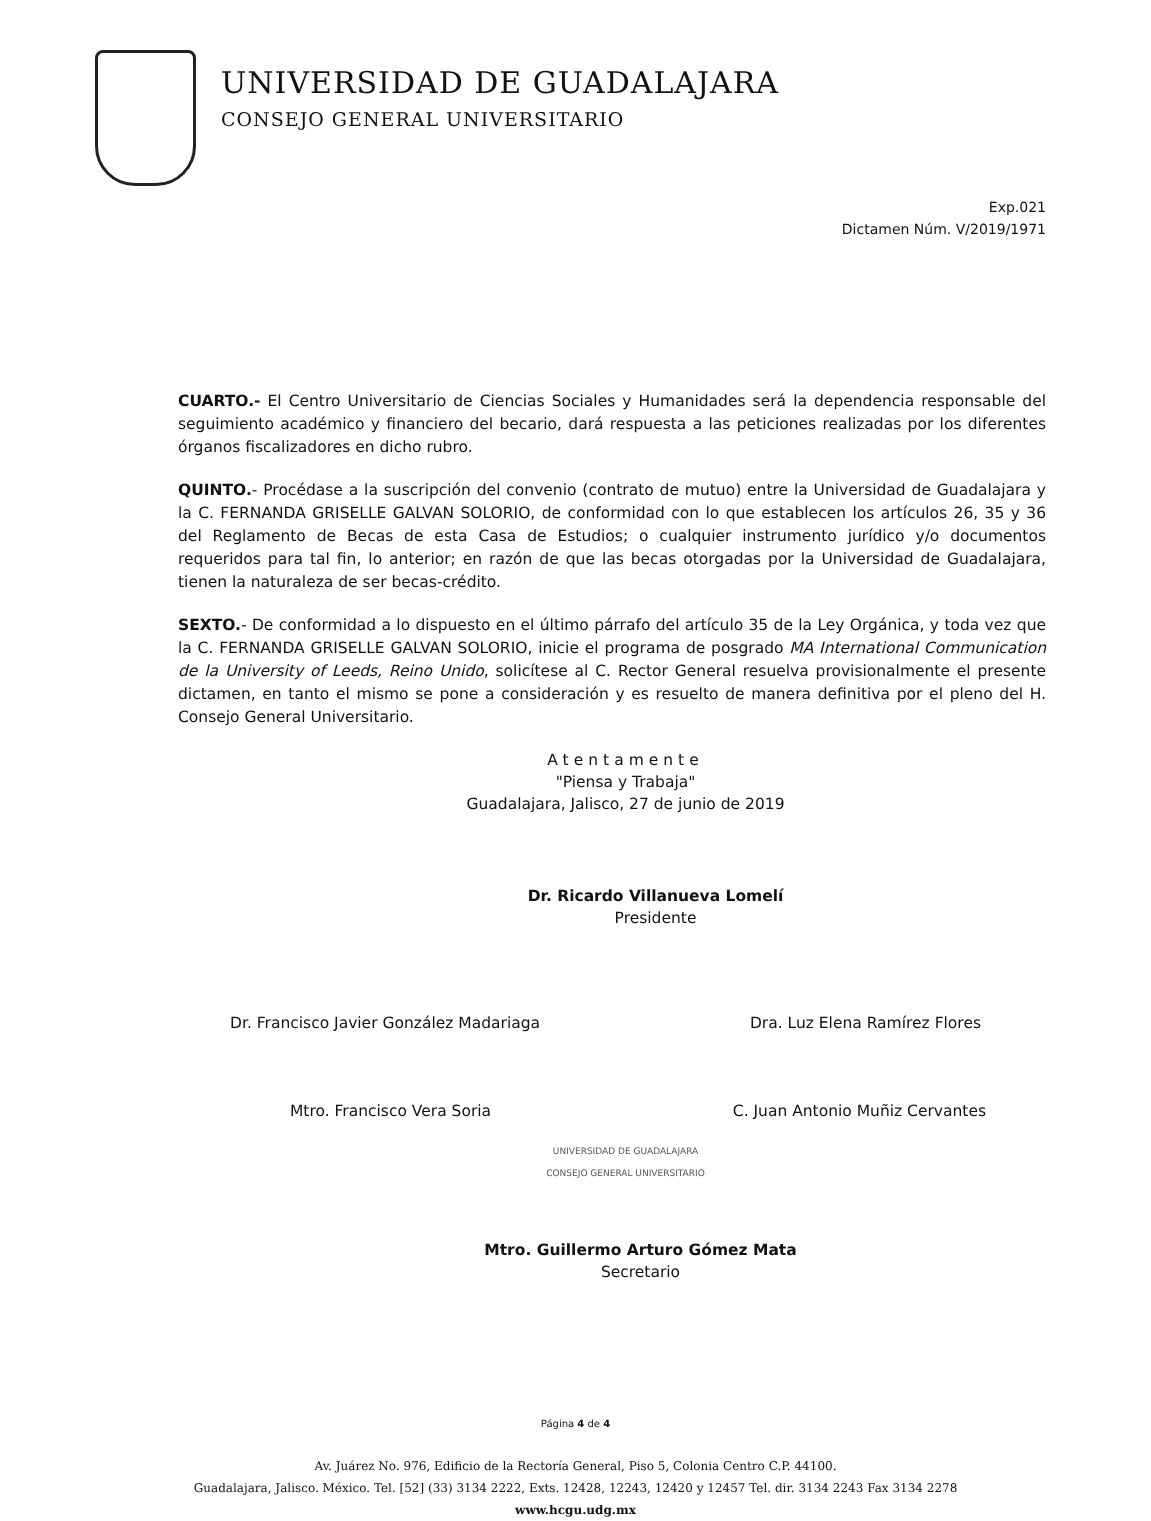UNIVERSIDAD DE GUADALAJARA
CONSEJO GENERAL UNIVERSITARIO
Exp.021
Dictamen Núm. V/2019/1971
CUARTO.- El Centro Universitario de Ciencias Sociales y Humanidades será la dependencia responsable del seguimiento académico y financiero del becario, dará respuesta a las peticiones realizadas por los diferentes órganos fiscalizadores en dicho rubro.
QUINTO.- Procédase a la suscripción del convenio (contrato de mutuo) entre la Universidad de Guadalajara y la C. FERNANDA GRISELLE GALVAN SOLORIO, de conformidad con lo que establecen los artículos 26, 35 y 36 del Reglamento de Becas de esta Casa de Estudios; o cualquier instrumento jurídico y/o documentos requeridos para tal fin, lo anterior; en razón de que las becas otorgadas por la Universidad de Guadalajara, tienen la naturaleza de ser becas-crédito.
SEXTO.- De conformidad a lo dispuesto en el último párrafo del artículo 35 de la Ley Orgánica, y toda vez que la C. FERNANDA GRISELLE GALVAN SOLORIO, inicie el programa de posgrado MA International Communication de la University of Leeds, Reino Unido, solicítese al C. Rector General resuelva provisionalmente el presente dictamen, en tanto el mismo se pone a consideración y es resuelto de manera definitiva por el pleno del H. Consejo General Universitario.
Atentamente
"Piensa y Trabaja"
Guadalajara, Jalisco, 27 de junio de 2019
Dr. Ricardo Villanueva Lomelí
Presidente
Dr. Francisco Javier González Madariaga Dra. Luz Elena Ramírez Flores
Mtro. Francisco Vera Soria C. Juan Antonio Muñiz Cervantes
UNIVERSIDAD DE GUADALAJARA
CONSEJO GENERAL UNIVERSITARIO
Mtro. Guillermo Arturo Gómez Mata
Secretario
Página 4 de 4
Av. Juárez No. 976, Edificio de la Rectoría General, Piso 5, Colonia Centro C.P. 44100.
Guadalajara, Jalisco. México. Tel. [52] (33) 3134 2222, Exts. 12428, 12243, 12420 y 12457 Tel. dir. 3134 2243 Fax 3134 2278
www.hcgu.udg.mx